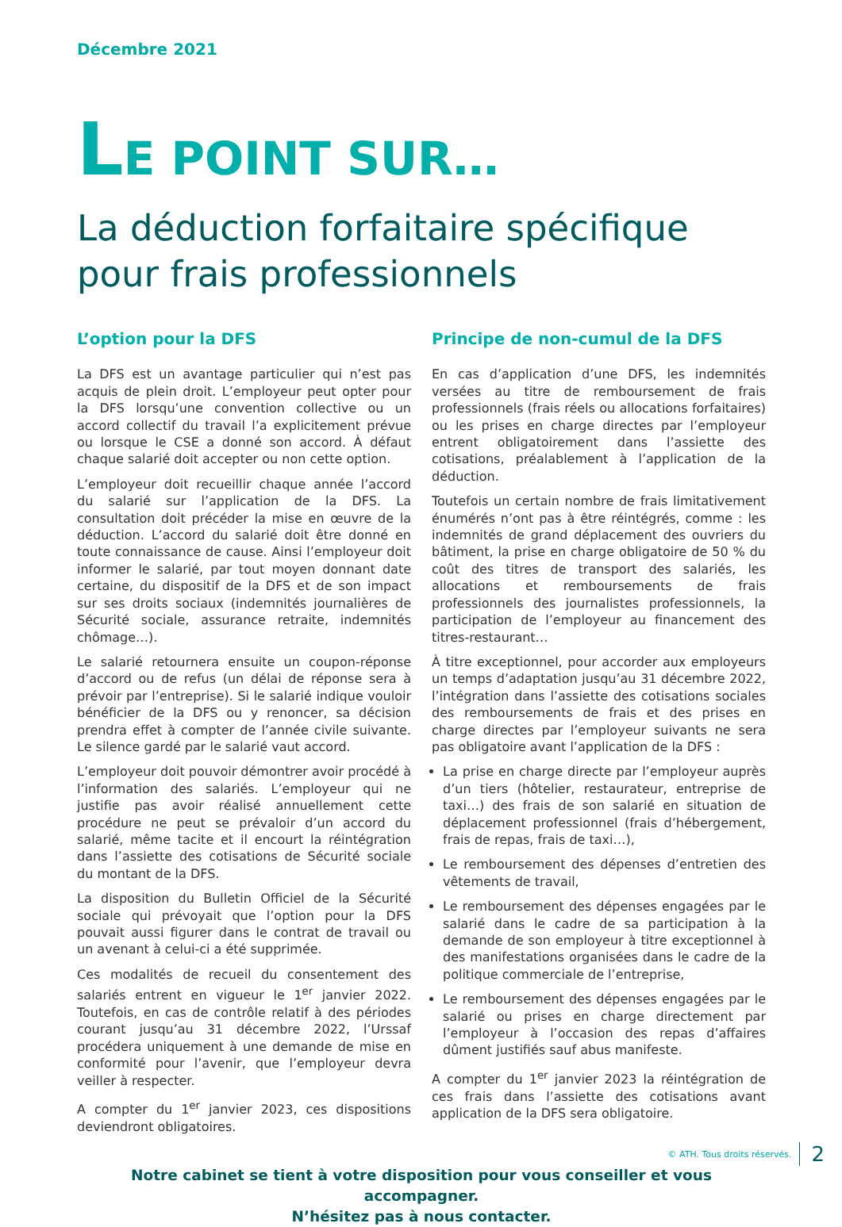Décembre 2021
LE POINT SUR…
La déduction forfaitaire spécifique pour frais professionnels
L’option pour la DFS
La DFS est un avantage particulier qui n’est pas acquis de plein droit. L’employeur peut opter pour la DFS lorsqu’une convention collective ou un accord collectif du travail l’a explicitement prévue ou lorsque le CSE a donné son accord. À défaut chaque salarié doit accepter ou non cette option.
L’employeur doit recueillir chaque année l’accord du salarié sur l’application de la DFS. La consultation doit précéder la mise en œuvre de la déduction. L’accord du salarié doit être donné en toute connaissance de cause. Ainsi l’employeur doit informer le salarié, par tout moyen donnant date certaine, du dispositif de la DFS et de son impact sur ses droits sociaux (indemnités journalières de Sécurité sociale, assurance retraite, indemnités chômage…).
Le salarié retournera ensuite un coupon-réponse d’accord ou de refus (un délai de réponse sera à prévoir par l’entreprise). Si le salarié indique vouloir bénéficier de la DFS ou y renoncer, sa décision prendra effet à compter de l’année civile suivante. Le silence gardé par le salarié vaut accord.
L’employeur doit pouvoir démontrer avoir procédé à l’information des salariés. L’employeur qui ne justifie pas avoir réalisé annuellement cette procédure ne peut se prévaloir d’un accord du salarié, même tacite et il encourt la réintégration dans l’assiette des cotisations de Sécurité sociale du montant de la DFS.
La disposition du Bulletin Officiel de la Sécurité sociale qui prévoyait que l’option pour la DFS pouvait aussi figurer dans le contrat de travail ou un avenant à celui-ci a été supprimée.
Ces modalités de recueil du consentement des salariés entrent en vigueur le 1<sup>er</sup> janvier 2022. Toutefois, en cas de contrôle relatif à des périodes courant jusqu’au 31 décembre 2022, l’Urssaf procédera uniquement à une demande de mise en conformité pour l’avenir, que l’employeur devra veiller à respecter.
A compter du 1<sup>er</sup> janvier 2023, ces dispositions deviendront obligatoires.
Principe de non-cumul de la DFS
En cas d’application d’une DFS, les indemnités versées au titre de remboursement de frais professionnels (frais réels ou allocations forfaitaires) ou les prises en charge directes par l’employeur entrent obligatoirement dans l’assiette des cotisations, préalablement à l’application de la déduction.
Toutefois un certain nombre de frais limitativement énumérés n’ont pas à être réintégrés, comme : les indemnités de grand déplacement des ouvriers du bâtiment, la prise en charge obligatoire de 50 % du coût des titres de transport des salariés, les allocations et remboursements de frais professionnels des journalistes professionnels, la participation de l’employeur au financement des titres-restaurant…
À titre exceptionnel, pour accorder aux employeurs un temps d’adaptation jusqu’au 31 décembre 2022, l’intégration dans l’assiette des cotisations sociales des remboursements de frais et des prises en charge directes par l’employeur suivants ne sera pas obligatoire avant l’application de la DFS :
La prise en charge directe par l’employeur auprès d’un tiers (hôtelier, restaurateur, entreprise de taxi…) des frais de son salarié en situation de déplacement professionnel (frais d’hébergement, frais de repas, frais de taxi…),
Le remboursement des dépenses d’entretien des vêtements de travail,
Le remboursement des dépenses engagées par le salarié dans le cadre de sa participation à la demande de son employeur à titre exceptionnel à des manifestations organisées dans le cadre de la politique commerciale de l’entreprise,
Le remboursement des dépenses engagées par le salarié ou prises en charge directement par l’employeur à l’occasion des repas d’affaires dûment justifiés sauf abus manifeste.
A compter du 1<sup>er</sup> janvier 2023 la réintégration de ces frais dans l’assiette des cotisations avant application de la DFS sera obligatoire.
Notre cabinet se tient à votre disposition pour vous conseiller et vous accompagner.
N’hésitez pas à nous contacter.
© ATH. Tous droits réservés. 2